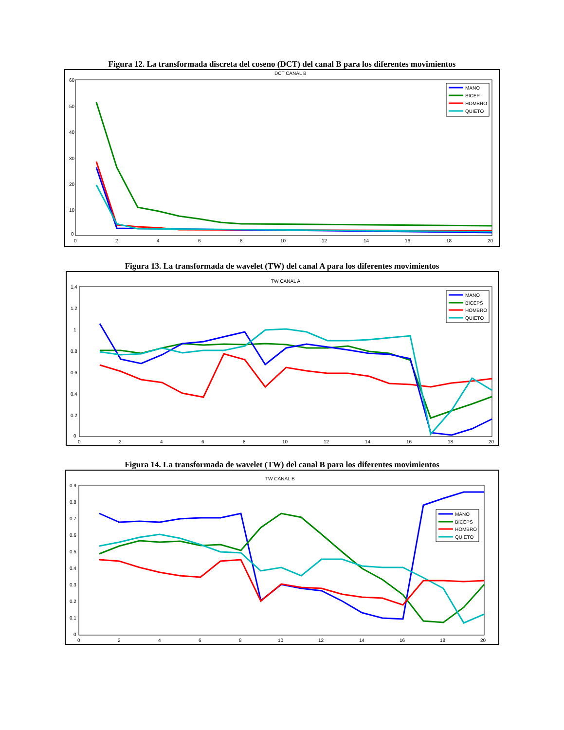Figura 12. La transformada discreta del coseno (DCT) del canal B para los diferentes movimientos
DCT CANAL B
60
50
40
30
20
10
0
0
2
4
6
8
10
12
14
16
18
20
MANO
BICEP
HOMBRO
QUIETO
Figura 13. La transformada de wavelet (TW) del canal A para los diferentes movimientos
TW CANAL A
1.4
1.2
1
0.8
0.6
0.4
0.2
0
0
2
4
6
8
10
12
14
16
18
20
MANO
BICEPS
HOMBRO
QUIETO
Figura 14. La transformada de wavelet (TW) del canal B para los diferentes movimientos
TW CANAL B
0.9
0.8
0.7
0.6
0.5
0.4
0.3
0.2
0.1
0
0
2
4
6
8
10
12
14
16
18
20
MANO
BICEPS
HOMBRO
QUIETO